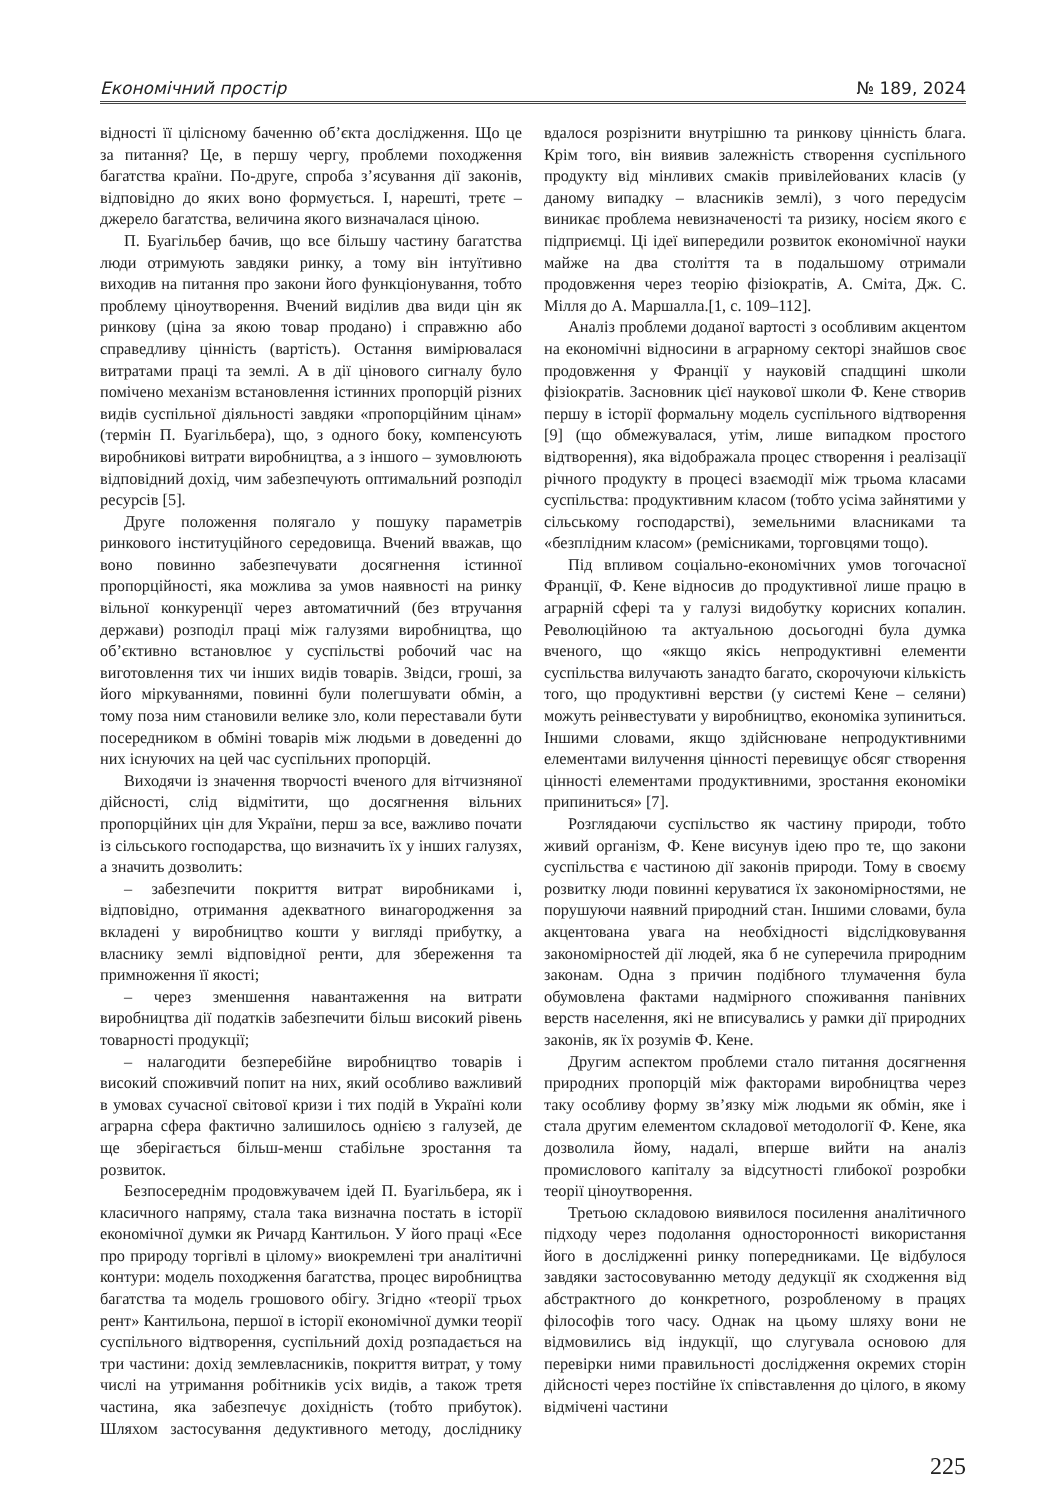Економічний простір № 189, 2024
відності її цілісному баченню об’єкта дослідження. Що це за питання? Це, в першу чергу, проблеми походження багатства країни. По-друге, спроба з’ясування дії законів, відповідно до яких воно формується. І, нарешті, третє – джерело багатства, величина якого визначалася ціною.
П. Буагільбер бачив, що все більшу частину багатства люди отримують завдяки ринку, а тому він інтуїтивно виходив на питання про закони його функціонування, тобто проблему ціноутворення. Вчений виділив два види цін як ринкову (ціна за якою товар продано) і справжню або справедливу цінність (вартість). Остання вимірювалася витратами праці та землі. А в дії цінового сигналу було помічено механізм встановлення істинних пропорцій різних видів суспільної діяльності завдяки «пропорційним цінам» (термін П. Буагільбера), що, з одного боку, компенсують виробникові витрати виробництва, а з іншого – зумовлюють відповідний дохід, чим забезпечують оптимальний розподіл ресурсів [5].
Друге положення полягало у пошуку параметрів ринкового інституційного середовища. Вчений вважав, що воно повинно забезпечувати досягнення істинної пропорційності, яка можлива за умов наявності на ринку вільної конкуренції через автоматичний (без втручання держави) розподіл праці між галузями виробництва, що об’єктивно встановлює у суспільстві робочий час на виготовлення тих чи інших видів товарів. Звідси, гроші, за його міркуваннями, повинні були полегшувати обмін, а тому поза ним становили велике зло, коли переставали бути посередником в обміні товарів між людьми в доведенні до них існуючих на цей час суспільних пропорцій.
Виходячи із значення творчості вченого для вітчизняної дійсності, слід відмітити, що досягнення вільних пропорційних цін для України, перш за все, важливо почати із сільського господарства, що визначить їх у інших галузях, а значить дозволить:
– забезпечити покриття витрат виробниками і, відповідно, отримання адекватного винагородження за вкладені у виробництво кошти у вигляді прибутку, а власнику землі відповідної ренти, для збереження та примноження її якості;
– через зменшення навантаження на витрати виробництва дії податків забезпечити більш високий рівень товарності продукції;
– налагодити безперебійне виробництво товарів і високий споживчий попит на них, який особливо важливий в умовах сучасної світової кризи і тих подій в Україні коли аграрна сфера фактично залишилось однією з галузей, де ще зберігається більш-менш стабільне зростання та розвиток.
Безпосереднім продовжувачем ідей П. Буагільбера, як і класичного напряму, стала така визначна постать в історії економічної думки як Ричард Кантильон. У його праці «Есе про природу торгівлі в цілому» виокремлені три аналітичні контури: модель походження багатства, процес виробництва багатства та модель грошового обігу. Згідно «теорії трьох рент» Кантильона, першої в історії економічної думки теорії суспільного відтворення, суспільний дохід розпадається на три частини: дохід землевласників, покриття витрат, у тому числі на утримання робітників усіх видів, а також третя частина, яка забезпечує дохідність (тобто прибуток). Шляхом застосування дедуктивного методу, досліднику вдалося розрізнити внутрішню та ринкову цінність блага. Крім того, він виявив залежність створення суспільного продукту від мінливих смаків привілейованих класів (у даному випадку – власників землі), з чого передусім виникає проблема невизначеності та ризику, носієм якого є підприємці. Ці ідеї випередили розвиток економічної науки майже на два століття та в подальшому отримали продовження через теорію фізіократів, А. Сміта, Дж. С. Мілля до А. Маршалла.[1, с. 109–112].
Аналіз проблеми доданої вартості з особливим акцентом на економічні відносини в аграрному секторі знайшов своє продовження у Франції у науковій спадщині школи фізіократів. Засновник цієї наукової школи Ф. Кене створив першу в історії формальну модель суспільного відтворення [9] (що обмежувалася, утім, лише випадком простого відтворення), яка відображала процес створення і реалізації річного продукту в процесі взаємодії між трьома класами суспільства: продуктивним класом (тобто усіма зайнятими у сільському господарстві), земельними власниками та «безплідним класом» (ремісниками, торговцями тощо).
Під впливом соціально-економічних умов тогочасної Франції, Ф. Кене відносив до продуктивної лише працю в аграрній сфері та у галузі видобутку корисних копалин. Революційною та актуальною досьогодні була думка вченого, що «якщо якісь непродуктивні елементи суспільства вилучають занадто багато, скорочуючи кількість того, що продуктивні верстви (у системі Кене – селяни) можуть реінвестувати у виробництво, економіка зупиниться. Іншими словами, якщо здійснюване непродуктивними елементами вилучення цінності перевищує обсяг створення цінності елементами продуктивними, зростання економіки припиниться» [7].
Розглядаючи суспільство як частину природи, тобто живий організм, Ф. Кене висунув ідею про те, що закони суспільства є частиною дії законів природи. Тому в своєму розвитку люди повинні керуватися їх закономірностями, не порушуючи наявний природний стан. Іншими словами, була акцентована увага на необхідності відслідковування закономірностей дії людей, яка б не суперечила природним законам. Одна з причин подібного тлумачення була обумовлена фактами надмірного споживання панівних верств населення, які не вписувались у рамки дії природних законів, як їх розумів Ф. Кене.
Другим аспектом проблеми стало питання досягнення природних пропорцій між факторами виробництва через таку особливу форму зв’язку між людьми як обмін, яке і стала другим елементом складової методології Ф. Кене, яка дозволила йому, надалі, вперше вийти на аналіз промислового капіталу за відсутності глибокої розробки теорії ціноутворення.
Третьою складовою виявилося посилення аналітичного підходу через подолання односторонності використання його в дослідженні ринку попередниками. Це відбулося завдяки застосовуванню методу дедукції як сходження від абстрактного до конкретного, розробленому в працях філософів того часу. Однак на цьому шляху вони не відмовились від індукції, що слугувала основою для перевірки ними правильності дослідження окремих сторін дійсності через постійне їх співставлення до цілого, в якому відмічені частини
225